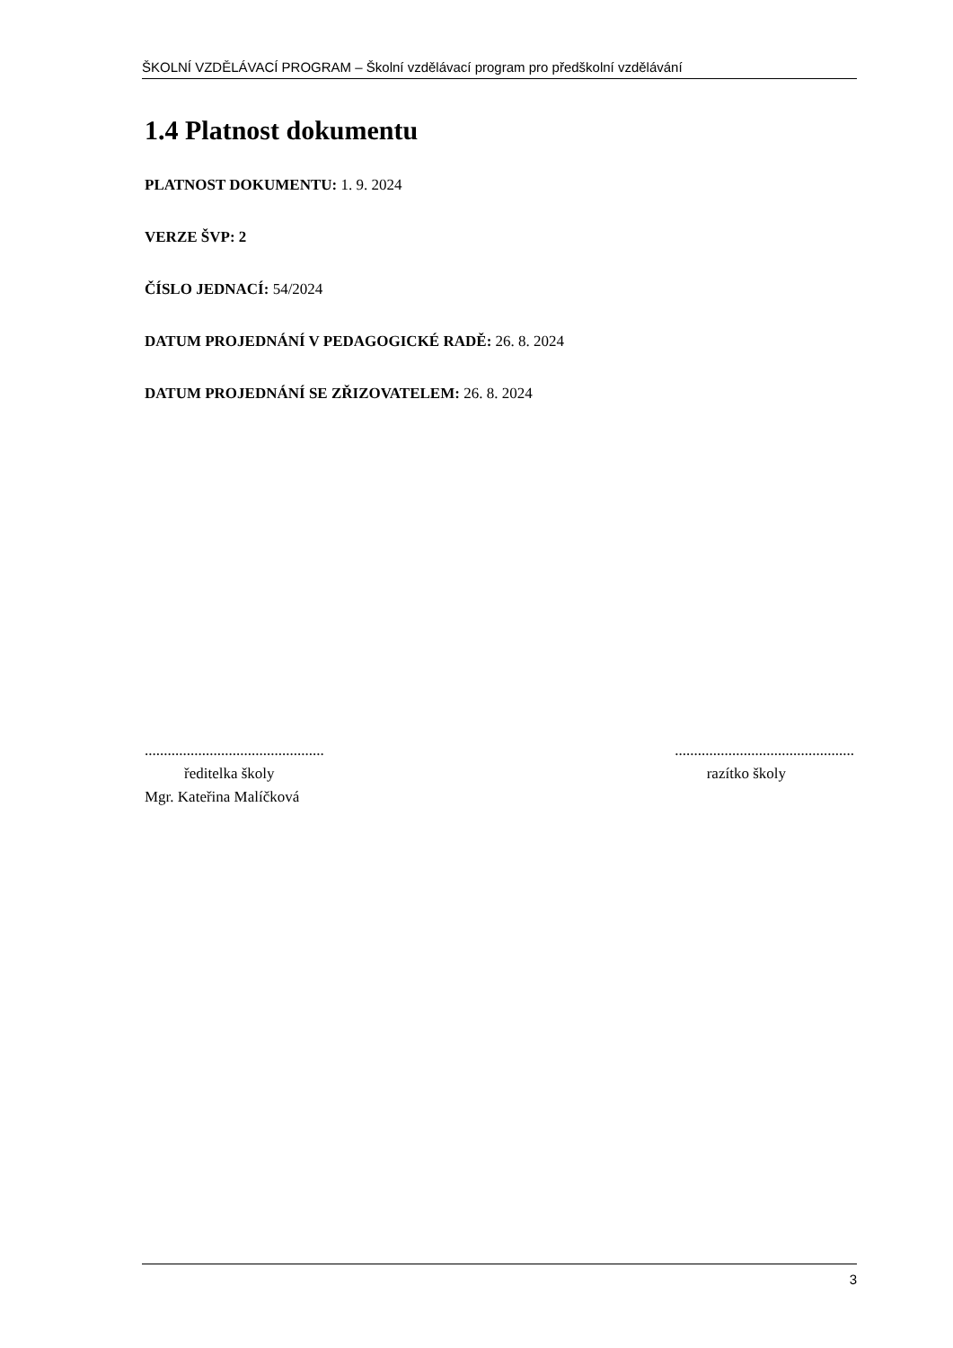ŠKOLNÍ VZDĚLÁVACÍ PROGRAM – Školní vzdělávací program pro předškolní vzdělávání
1.4 Platnost dokumentu
PLATNOST DOKUMENTU: 1. 9. 2024
VERZE ŠVP: 2
ČÍSLO JEDNACÍ: 54/2024
DATUM PROJEDNÁNÍ V PEDAGOGICKÉ RADĚ: 26. 8. 2024
DATUM PROJEDNÁNÍ SE ZŘIZOVATELEM: 26. 8. 2024
..............................................................................................
ředitelka školy razítko školy
Mgr. Kateřina Malíčková
3